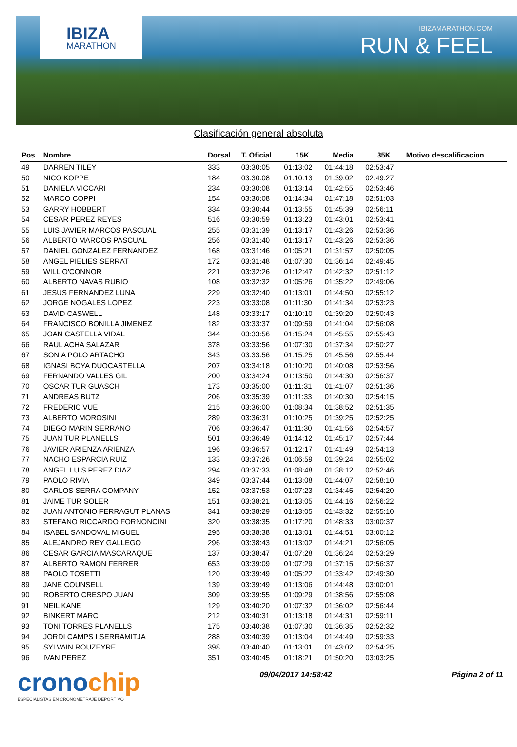IBIZA
MARATHON
IBIZAMARATHON.COM
RUN & FEEL
Clasificación general absoluta
| Pos | Nombre | Dorsal | T. Oficial | 15K | Media | 35K | Motivo descalificacion |
| --- | --- | --- | --- | --- | --- | --- | --- |
| 49 | DARREN TILEY | 333 | 03:30:05 | 01:13:02 | 01:44:18 | 02:53:47 | |
| 50 | NICO KOPPE | 184 | 03:30:08 | 01:10:13 | 01:39:02 | 02:49:27 | |
| 51 | DANIELA VICCARI | 234 | 03:30:08 | 01:13:14 | 01:42:55 | 02:53:46 | |
| 52 | MARCO COPPI | 154 | 03:30:08 | 01:14:34 | 01:47:18 | 02:51:03 | |
| 53 | GARRY HOBBERT | 334 | 03:30:44 | 01:13:55 | 01:45:39 | 02:56:11 | |
| 54 | CESAR PEREZ REYES | 516 | 03:30:59 | 01:13:23 | 01:43:01 | 02:53:41 | |
| 55 | LUIS JAVIER MARCOS PASCUAL | 255 | 03:31:39 | 01:13:17 | 01:43:26 | 02:53:36 | |
| 56 | ALBERTO MARCOS PASCUAL | 256 | 03:31:40 | 01:13:17 | 01:43:26 | 02:53:36 | |
| 57 | DANIEL GONZALEZ FERNANDEZ | 168 | 03:31:46 | 01:05:21 | 01:31:57 | 02:50:05 | |
| 58 | ANGEL PIELIES SERRAT | 172 | 03:31:48 | 01:07:30 | 01:36:14 | 02:49:45 | |
| 59 | WILL O'CONNOR | 221 | 03:32:26 | 01:12:47 | 01:42:32 | 02:51:12 | |
| 60 | ALBERTO NAVAS RUBIO | 108 | 03:32:32 | 01:05:26 | 01:35:22 | 02:49:06 | |
| 61 | JESUS FERNANDEZ LUNA | 229 | 03:32:40 | 01:13:01 | 01:44:50 | 02:55:12 | |
| 62 | JORGE NOGALES LOPEZ | 223 | 03:33:08 | 01:11:30 | 01:41:34 | 02:53:23 | |
| 63 | DAVID CASWELL | 148 | 03:33:17 | 01:10:10 | 01:39:20 | 02:50:43 | |
| 64 | FRANCISCO BONILLA JIMENEZ | 182 | 03:33:37 | 01:09:59 | 01:41:04 | 02:56:08 | |
| 65 | JOAN CASTELLA VIDAL | 344 | 03:33:56 | 01:15:24 | 01:45:55 | 02:55:43 | |
| 66 | RAUL ACHA SALAZAR | 378 | 03:33:56 | 01:07:30 | 01:37:34 | 02:50:27 | |
| 67 | SONIA POLO ARTACHO | 343 | 03:33:56 | 01:15:25 | 01:45:56 | 02:55:44 | |
| 68 | IGNASI BOYA DUOCASTELLA | 207 | 03:34:18 | 01:10:20 | 01:40:08 | 02:53:56 | |
| 69 | FERNANDO VALLES GIL | 200 | 03:34:24 | 01:13:50 | 01:44:30 | 02:56:37 | |
| 70 | OSCAR TUR GUASCH | 173 | 03:35:00 | 01:11:31 | 01:41:07 | 02:51:36 | |
| 71 | ANDREAS BUTZ | 206 | 03:35:39 | 01:11:33 | 01:40:30 | 02:54:15 | |
| 72 | FREDERIC VUE | 215 | 03:36:00 | 01:08:34 | 01:38:52 | 02:51:35 | |
| 73 | ALBERTO MOROSINI | 289 | 03:36:31 | 01:10:25 | 01:39:25 | 02:52:25 | |
| 74 | DIEGO MARIN SERRANO | 706 | 03:36:47 | 01:11:30 | 01:41:56 | 02:54:57 | |
| 75 | JUAN TUR PLANELLS | 501 | 03:36:49 | 01:14:12 | 01:45:17 | 02:57:44 | |
| 76 | JAVIER ARIENZA ARIENZA | 196 | 03:36:57 | 01:12:17 | 01:41:49 | 02:54:13 | |
| 77 | NACHO ESPARCIA RUIZ | 133 | 03:37:26 | 01:06:59 | 01:39:24 | 02:55:02 | |
| 78 | ANGEL LUIS PEREZ DIAZ | 294 | 03:37:33 | 01:08:48 | 01:38:12 | 02:52:46 | |
| 79 | PAOLO RIVIA | 349 | 03:37:44 | 01:13:08 | 01:44:07 | 02:58:10 | |
| 80 | CARLOS SERRA COMPANY | 152 | 03:37:53 | 01:07:23 | 01:34:45 | 02:54:20 | |
| 81 | JAIME TUR SOLER | 151 | 03:38:21 | 01:13:05 | 01:44:16 | 02:56:22 | |
| 82 | JUAN ANTONIO FERRAGUT PLANAS | 341 | 03:38:29 | 01:13:05 | 01:43:32 | 02:55:10 | |
| 83 | STEFANO RICCARDO FORNONCINI | 320 | 03:38:35 | 01:17:20 | 01:48:33 | 03:00:37 | |
| 84 | ISABEL SANDOVAL MIGUEL | 295 | 03:38:38 | 01:13:01 | 01:44:51 | 03:00:12 | |
| 85 | ALEJANDRO REY GALLEGO | 296 | 03:38:43 | 01:13:02 | 01:44:21 | 02:56:05 | |
| 86 | CESAR GARCIA MASCARAQUE | 137 | 03:38:47 | 01:07:28 | 01:36:24 | 02:53:29 | |
| 87 | ALBERTO RAMON FERRER | 653 | 03:39:09 | 01:07:29 | 01:37:15 | 02:56:37 | |
| 88 | PAOLO TOSETTI | 120 | 03:39:49 | 01:05:22 | 01:33:42 | 02:49:30 | |
| 89 | JANE COUNSELL | 139 | 03:39:49 | 01:13:06 | 01:44:48 | 03:00:01 | |
| 90 | ROBERTO CRESPO JUAN | 309 | 03:39:55 | 01:09:29 | 01:38:56 | 02:55:08 | |
| 91 | NEIL KANE | 129 | 03:40:20 | 01:07:32 | 01:36:02 | 02:56:44 | |
| 92 | BINKERT MARC | 212 | 03:40:31 | 01:13:18 | 01:44:31 | 02:59:11 | |
| 93 | TONI TORRES PLANELLS | 175 | 03:40:38 | 01:07:30 | 01:36:35 | 02:52:32 | |
| 94 | JORDI CAMPS I SERRAMITJA | 288 | 03:40:39 | 01:13:04 | 01:44:49 | 02:59:33 | |
| 95 | SYLVAIN ROUZEYRE | 398 | 03:40:40 | 01:13:01 | 01:43:02 | 02:54:25 | |
| 96 | IVAN PEREZ | 351 | 03:40:45 | 01:18:21 | 01:50:20 | 03:03:25 | |
cronochip
ESPECIALISTAS EN CRONOMETRAJE DEPORTIVO
09/04/2017 14:58:42 Página 2 of 11